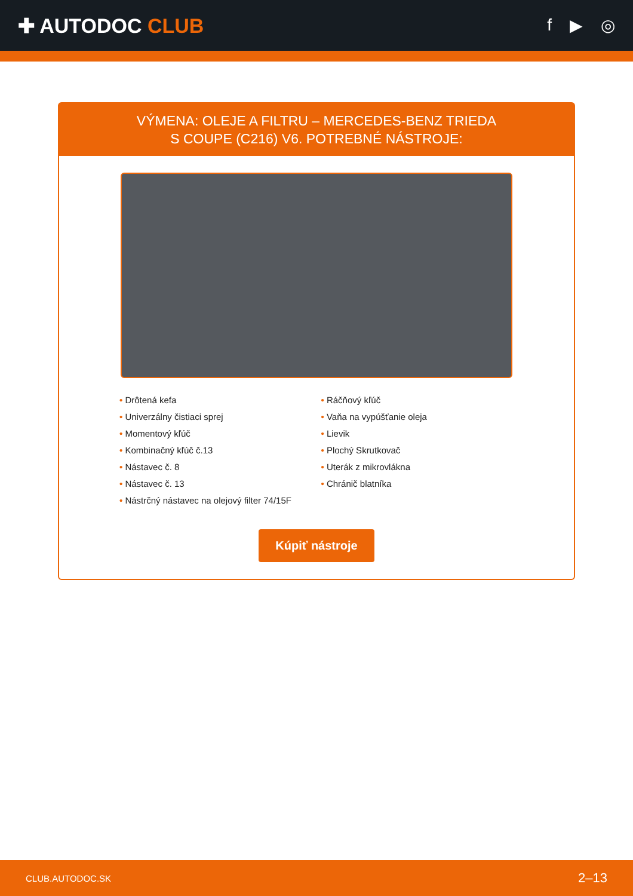✚ AUTODOC CLUB
f ▶ ◎
VÝMENA: OLEJE A FILTRU – MERCEDES-BENZ TRIEDA
S COUPE (C216) V6. POTREBNÉ NÁSTROJE:
• Drôtená kefa
• Univerzálny čistiaci sprej
• Momentový kľúč
• Kombinačný kľúč č.13
• Nástavec č. 8
• Nástavec č. 13
• Nástrčný nástavec na olejový filter 74/15F
• Ráčňový kľúč
• Vaňa na vypúšťanie oleja
• Lievik
• Plochý Skrutkovač
• Uterák z mikrovlákna
• Chránič blatníka
Kúpiť nástroje
CLUB.AUTODOC.SK 2–13